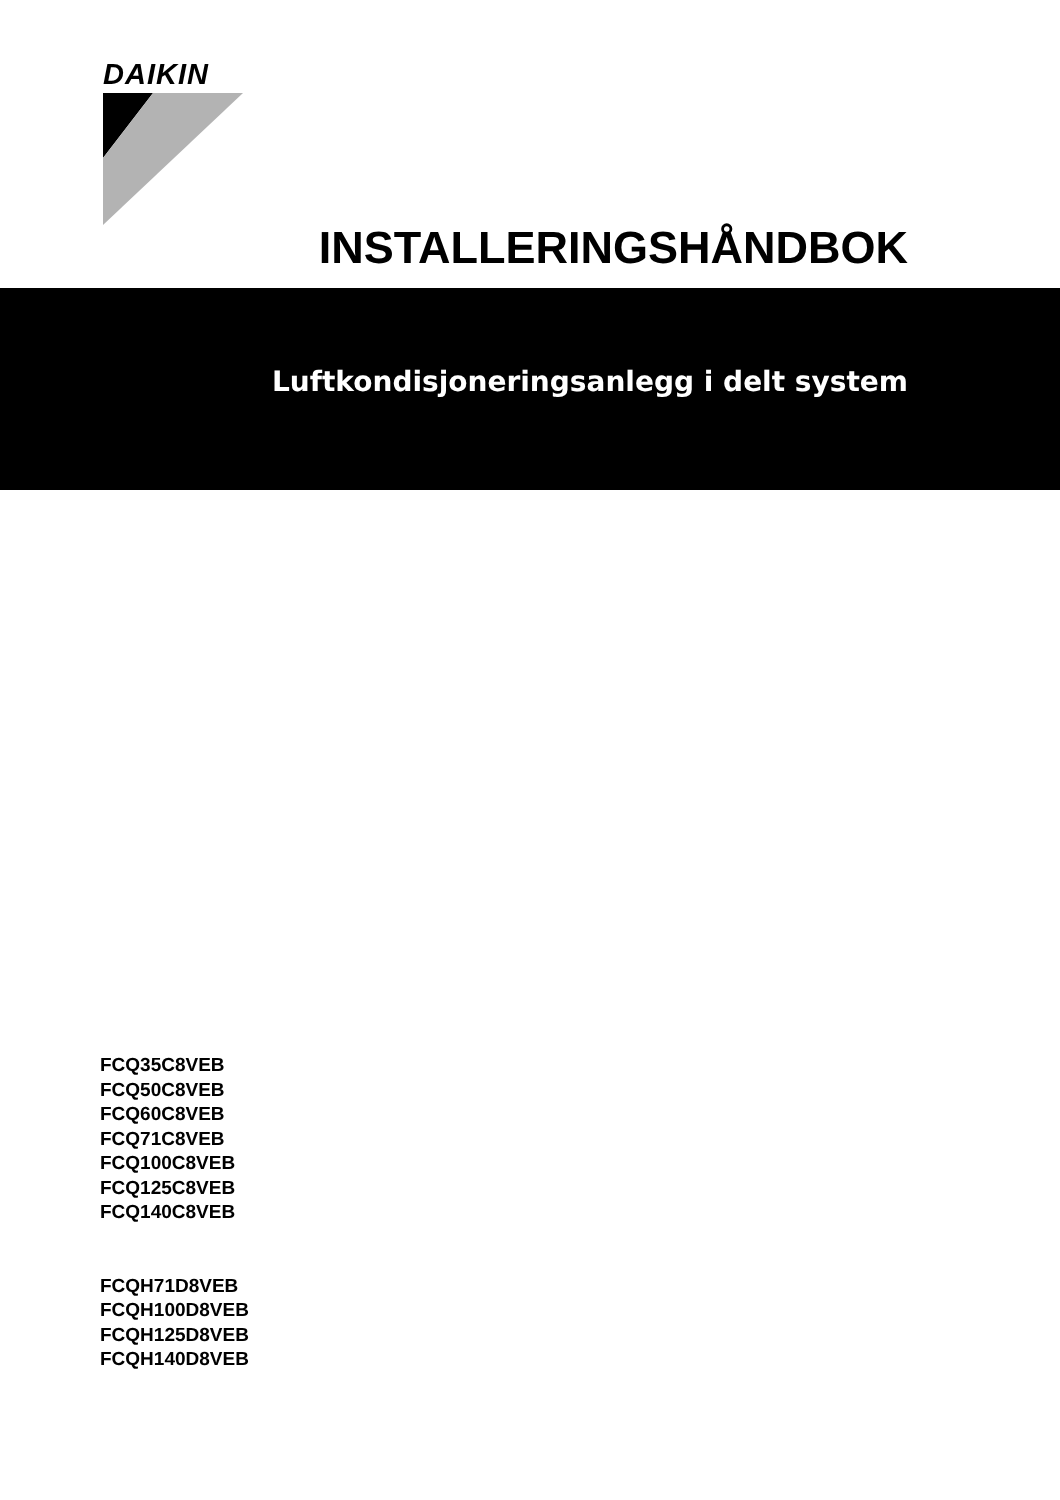DAIKIN
INSTALLERINGSHÅNDBOK
Luftkondisjoneringsanlegg i delt system
FCQ35C8VEB
FCQ50C8VEB
FCQ60C8VEB
FCQ71C8VEB
FCQ100C8VEB
FCQ125C8VEB
FCQ140C8VEB
FCQH71D8VEB
FCQH100D8VEB
FCQH125D8VEB
FCQH140D8VEB